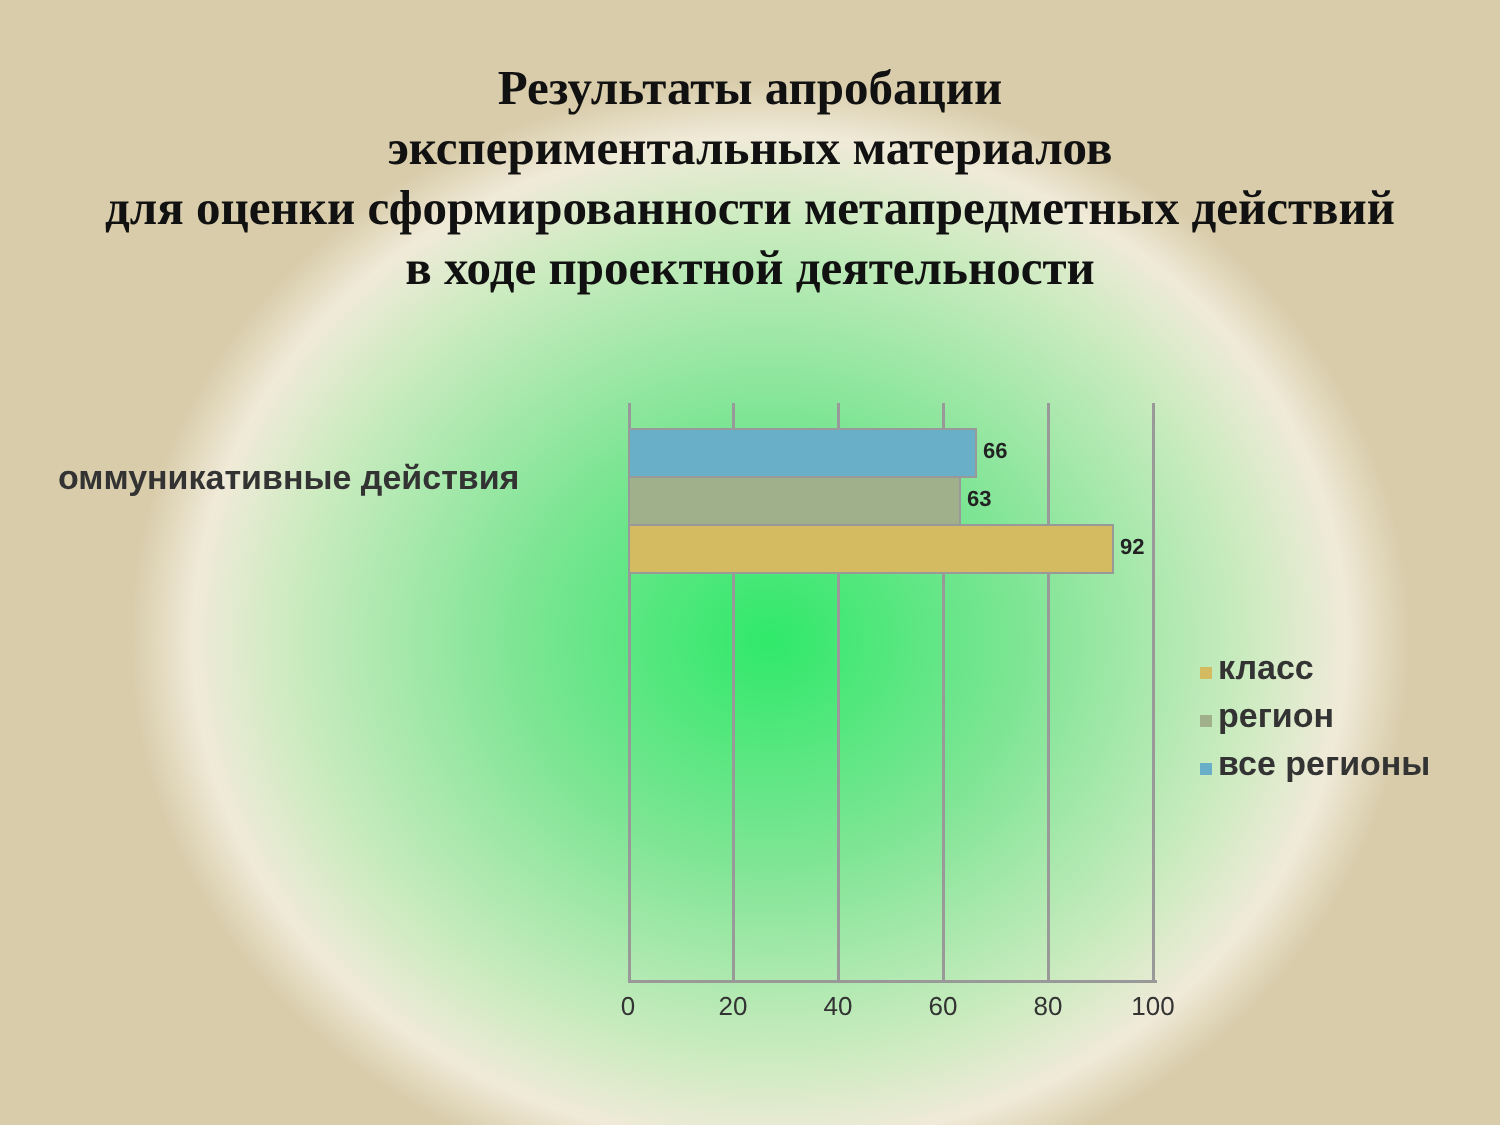Результаты апробации
экспериментальных материалов
для оценки сформированности метапредметных действий
в ходе проектной деятельности
оммуникативные действия
66
63
92
0 20 40 60 80 100
класс
регион
все регионы